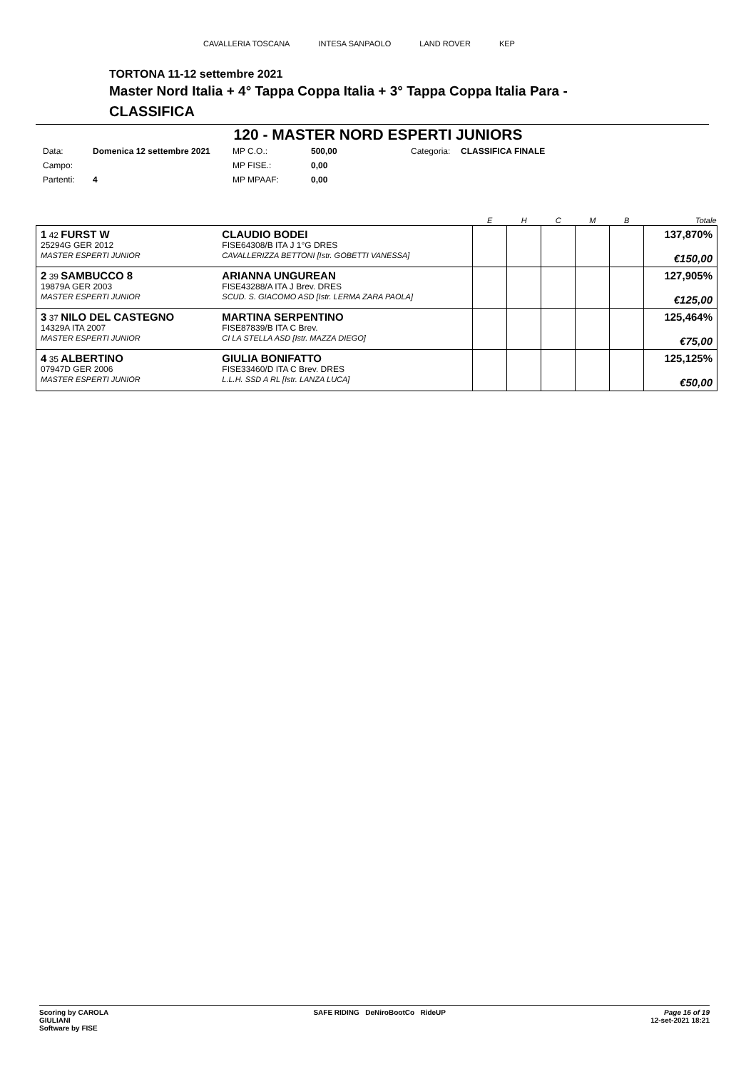CAVALLERIA TOSCANA INTESA SANPAOLO LAND ROVER KEP
TORTONA 11-12 settembre 2021
Master Nord Italia + 4° Tappa Coppa Italia + 3° Tappa Coppa Italia Para -
CLASSIFICA
120 - MASTER NORD ESPERTI JUNIORS
Data: Domenica 12 settembre 2021 MP C.O.: 500,00 Categoria: CLASSIFICA FINALE Campo: MP FISE.: 0,00 Partenti: 4 MP MPAAF: 0,00
| | | E | H | C | M | B | Totale |
| --- | --- | --- | --- | --- | --- | --- | --- |
| 1 42 FURST W 25294G GER 2012 MASTER ESPERTI JUNIOR | CLAUDIO BODEI FISE64308/B ITA J 1°G DRES CAVALLERIZZA BETTONI [Istr. GOBETTI VANESSA] | | | | | | 137,870% €150,00 |
| 2 39 SAMBUCCO 8 19879A GER 2003 MASTER ESPERTI JUNIOR | ARIANNA UNGUREAN FISE43288/A ITA J Brev. DRES SCUD. S. GIACOMO ASD [Istr. LERMA ZARA PAOLA] | | | | | | 127,905% €125,00 |
| 3 37 NILO DEL CASTEGNO 14329A ITA 2007 MASTER ESPERTI JUNIOR | MARTINA SERPENTINO FISE87839/B ITA C Brev. CI LA STELLA ASD [Istr. MAZZA DIEGO] | | | | | | 125,464% €75,00 |
| 4 35 ALBERTINO 07947D GER 2006 MASTER ESPERTI JUNIOR | GIULIA BONIFATTO FISE33460/D ITA C Brev. DRES L.L.H. SSD A RL [Istr. LANZA LUCA] | | | | | | 125,125% €50,00 |
Scoring by CAROLA
GIULIANI
Software by FISE
SAFE RIDING DeNiroBootCo RideUP
Page 16 of 19
12-set-2021 18:21